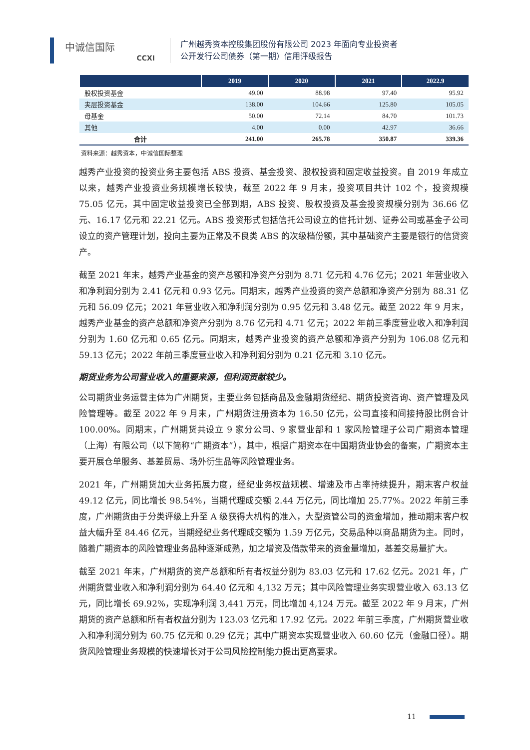中诚信国际
CCXI
广州越秀资本控股集团股份有限公司 2023 年面向专业投资者
公开发行公司债券（第一期）信用评级报告
| | 2019 | 2020 | 2021 | 2022.9 |
| --- | --- | --- | --- | --- |
| 股权投资基金 | 49.00 | 88.98 | 97.40 | 95.92 |
| 夹层投资基金 | 138.00 | 104.66 | 125.80 | 105.05 |
| 母基金 | 50.00 | 72.14 | 84.70 | 101.73 |
| 其他 | 4.00 | 0.00 | 42.97 | 36.66 |
| 合计 | 241.00 | 265.78 | 350.87 | 339.36 |
资料来源：越秀资本，中诚信国际整理
越秀产业投资的投资业务主要包括 ABS 投资、基金投资、股权投资和固定收益投资。自 2019 年成立以来，越秀产业投资业务规模增长较快，截至 2022 年 9 月末，投资项目共计 102 个，投资规模 75.05 亿元，其中固定收益投资已全部到期，ABS 投资、股权投资及基金投资规模分别为 36.66 亿元、16.17 亿元和 22.21 亿元。ABS 投资形式包括信托公司设立的信托计划、证券公司或基金子公司设立的资产管理计划，投向主要为正常及不良类 ABS 的次级档份额，其中基础资产主要是银行的信贷资产。
截至 2021 年末，越秀产业基金的资产总额和净资产分别为 8.71 亿元和 4.76 亿元；2021 年营业收入和净利润分别为 2.41 亿元和 0.93 亿元。同期末，越秀产业投资的资产总额和净资产分别为 88.31 亿元和 56.09 亿元；2021 年营业收入和净利润分别为 0.95 亿元和 3.48 亿元。截至 2022 年 9 月末，越秀产业基金的资产总额和净资产分别为 8.76 亿元和 4.71 亿元；2022 年前三季度营业收入和净利润分别为 1.60 亿元和 0.65 亿元。同期末，越秀产业投资的资产总额和净资产分别为 106.08 亿元和 59.13 亿元；2022 年前三季度营业收入和净利润分别为 0.21 亿元和 3.10 亿元。
期货业务为公司营业收入的重要来源，但利润贡献较少。
公司期货业务运营主体为广州期货，主要业务包括商品及金融期货经纪、期货投资咨询、资产管理及风险管理等。截至 2022 年 9 月末，广州期货注册资本为 16.50 亿元，公司直接和间接持股比例合计 100.00%。同期末，广州期货共设立 9 家分公司、9 家营业部和 1 家风险管理子公司广期资本管理（上海）有限公司（以下简称“广期资本”），其中，根据广期资本在中国期货业协会的备案，广期资本主要开展仓单服务、基差贸易、场外衍生品等风险管理业务。
2021 年，广州期货加大业务拓展力度，经纪业务权益规模、增速及市占率持续提升，期末客户权益 49.12 亿元，同比增长 98.54%，当期代理成交额 2.44 万亿元，同比增加 25.77%。2022 年前三季度，广州期货由于分类评级上升至 A 级获得大机构的准入，大型资管公司的资金增加，推动期末客户权益大幅升至 84.46 亿元，当期经纪业务代理成交额为 1.59 万亿元，交易品种以商品期货为主。同时，随着广期资本的风险管理业务品种逐渐成熟，加之增资及借款带来的资金量增加，基差交易量扩大。
截至 2021 年末，广州期货的资产总额和所有者权益分别为 83.03 亿元和 17.62 亿元。2021 年，广州期货营业收入和净利润分别为 64.40 亿元和 4,132 万元；其中风险管理业务实现营业收入 63.13 亿元，同比增长 69.92%，实现净利润 3,441 万元，同比增加 4,124 万元。截至 2022 年 9 月末，广州期货的资产总额和所有者权益分别为 123.03 亿元和 17.92 亿元。2022 年前三季度，广州期货营业收入和净利润分别为 60.75 亿元和 0.29 亿元；其中广期资本实现营业收入 60.60 亿元（金融口径）。期货风险管理业务规模的快速增长对于公司风险控制能力提出更高要求。
11